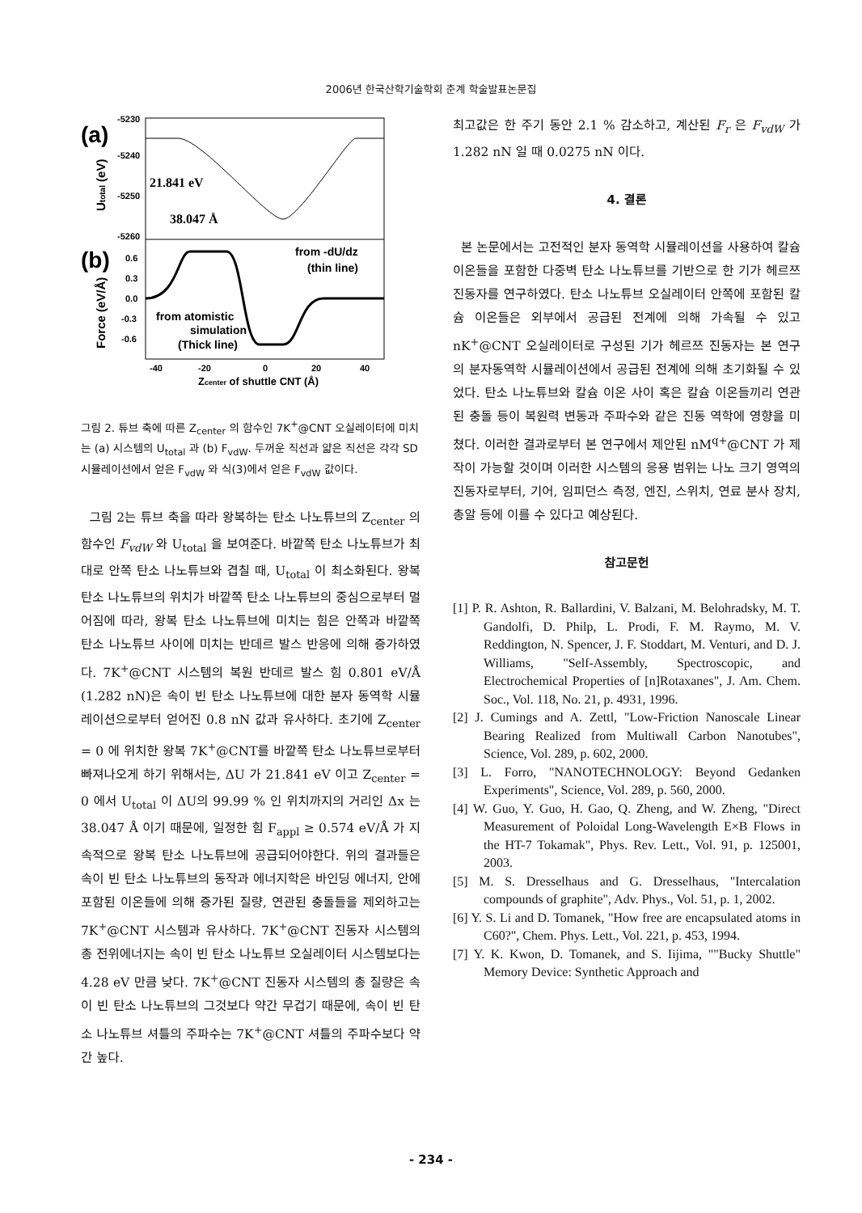2006년 한국산학기술학회 춘계 학술발표논문집
(a)
(b)
-5230
-5240
-5250
-5260
0.6
0.3
0.0
-0.3
-0.6
21.841 eV
38.047 Å
from -dU/dz
(thin line)
from atomistic
simulation
(Thick line)
-40
-20
0
20
40
Zcenter of shuttle CNT (Å)
Utotal (eV)
Force (eV/Å)
그림 2. 튜브 축에 따른 Z<sub>center</sub> 의 함수인 7K<sup>+</sup>@CNT 오실레이터에 미치는 (a) 시스템의 U<sub>total</sub> 과 (b) F<sub>vdW</sub>. 두꺼운 직선과 얇은 직선은 각각 SD 시뮬레이션에서 얻은 F<sub>vdW</sub> 와 식(3)에서 얻은 F<sub>vdW</sub> 값이다.
그림 2는 튜브 축을 따라 왕복하는 탄소 나노튜브의 Z<sub>center</sub> 의 함수인 F<sub>vdW</sub> 와 U<sub>total</sub> 을 보여준다. 바깥쪽 탄소 나노튜브가 최대로 안쪽 탄소 나노튜브와 겹칠 때, U<sub>total</sub> 이 최소화된다. 왕복 탄소 나노튜브의 위치가 바깥쪽 탄소 나노튜브의 중심으로부터 멀어짐에 따라, 왕복 탄소 나노튜브에 미치는 힘은 안쪽과 바깥쪽 탄소 나노튜브 사이에 미치는 반데르 발스 반응에 의해 증가하였다. 7K<sup>+</sup>@CNT 시스템의 복원 반데르 발스 힘 0.801 eV/Å (1.282 nN)은 속이 빈 탄소 나노튜브에 대한 분자 동역학 시뮬레이션으로부터 얻어진 0.8 nN 값과 유사하다. 초기에 Z<sub>center</sub> = 0 에 위치한 왕복 7K<sup>+</sup>@CNT를 바깥쪽 탄소 나노튜브로부터 빠져나오게 하기 위해서는, ΔU 가 21.841 eV 이고 Z<sub>center</sub> = 0 에서 U<sub>total</sub> 이 ΔU의 99.99 % 인 위치까지의 거리인 Δx 는 38.047 Å 이기 때문에, 일정한 힘 F<sub>appl</sub> ≥ 0.574 eV/Å 가 지속적으로 왕복 탄소 나노튜브에 공급되어야한다. 위의 결과들은 속이 빈 탄소 나노튜브의 동작과 에너지학은 바인딩 에너지, 안에 포함된 이온들에 의해 증가된 질량, 연관된 충돌들을 제외하고는 7K<sup>+</sup>@CNT 시스템과 유사하다. 7K<sup>+</sup>@CNT 진동자 시스템의 총 전위에너지는 속이 빈 탄소 나노튜브 오실레이터 시스템보다는 4.28 eV 만큼 낮다. 7K<sup>+</sup>@CNT 진동자 시스템의 총 질량은 속이 빈 탄소 나노튜브의 그것보다 약간 무겁기 때문에, 속이 빈 탄소 나노튜브 셔틀의 주파수는 7K<sup>+</sup>@CNT 셔틀의 주파수보다 약간 높다.
최고값은 한 주기 동안 2.1 % 감소하고, 계산된 F<sub>r</sub> 은 F<sub>vdW</sub> 가 1.282 nN 일 때 0.0275 nN 이다.
4. 결론
본 논문에서는 고전적인 분자 동역학 시뮬레이션을 사용하여 칼슘 이온들을 포함한 다중벽 탄소 나노튜브를 기반으로 한 기가 헤르쯔 진동자를 연구하였다. 탄소 나노튜브 오실레이터 안쪽에 포함된 칼슘 이온들은 외부에서 공급된 전계에 의해 가속될 수 있고 nK<sup>+</sup>@CNT 오실레이터로 구성된 기가 헤르쯔 진동자는 본 연구의 분자동역학 시뮬레이션에서 공급된 전계에 의해 초기화될 수 있었다. 탄소 나노튜브와 칼슘 이온 사이 혹은 칼슘 이온들끼리 연관된 충돌 등이 복원력 변동과 주파수와 같은 진동 역학에 영향을 미쳤다. 이러한 결과로부터 본 연구에서 제안된 nM<sup>q+</sup>@CNT 가 제작이 가능할 것이며 이러한 시스템의 응용 범위는 나노 크기 영역의 진동자로부터, 기어, 임피던스 측정, 엔진, 스위치, 연료 분사 장치, 총알 등에 이를 수 있다고 예상된다.
참고문헌
[1] P. R. Ashton, R. Ballardini, V. Balzani, M. Belohradsky, M. T. Gandolfi, D. Philp, L. Prodi, F. M. Raymo, M. V. Reddington, N. Spencer, J. F. Stoddart, M. Venturi, and D. J. Williams, "Self-Assembly, Spectroscopic, and Electrochemical Properties of [n]Rotaxanes", J. Am. Chem. Soc., Vol. 118, No. 21, p. 4931, 1996.
[2] J. Cumings and A. Zettl, "Low-Friction Nanoscale Linear Bearing Realized from Multiwall Carbon Nanotubes", Science, Vol. 289, p. 602, 2000.
[3] L. Forro, "NANOTECHNOLOGY: Beyond Gedanken Experiments", Science, Vol. 289, p. 560, 2000.
[4] W. Guo, Y. Guo, H. Gao, Q. Zheng, and W. Zheng, "Direct Measurement of Poloidal Long-Wavelength E×B Flows in the HT-7 Tokamak", Phys. Rev. Lett., Vol. 91, p. 125001, 2003.
[5] M. S. Dresselhaus and G. Dresselhaus, "Intercalation compounds of graphite", Adv. Phys., Vol. 51, p. 1, 2002.
[6] Y. S. Li and D. Tomanek, "How free are encapsulated atoms in C60?", Chem. Phys. Lett., Vol. 221, p. 453, 1994.
[7] Y. K. Kwon, D. Tomanek, and S. Iijima, ""Bucky Shuttle" Memory Device: Synthetic Approach and
- 234 -